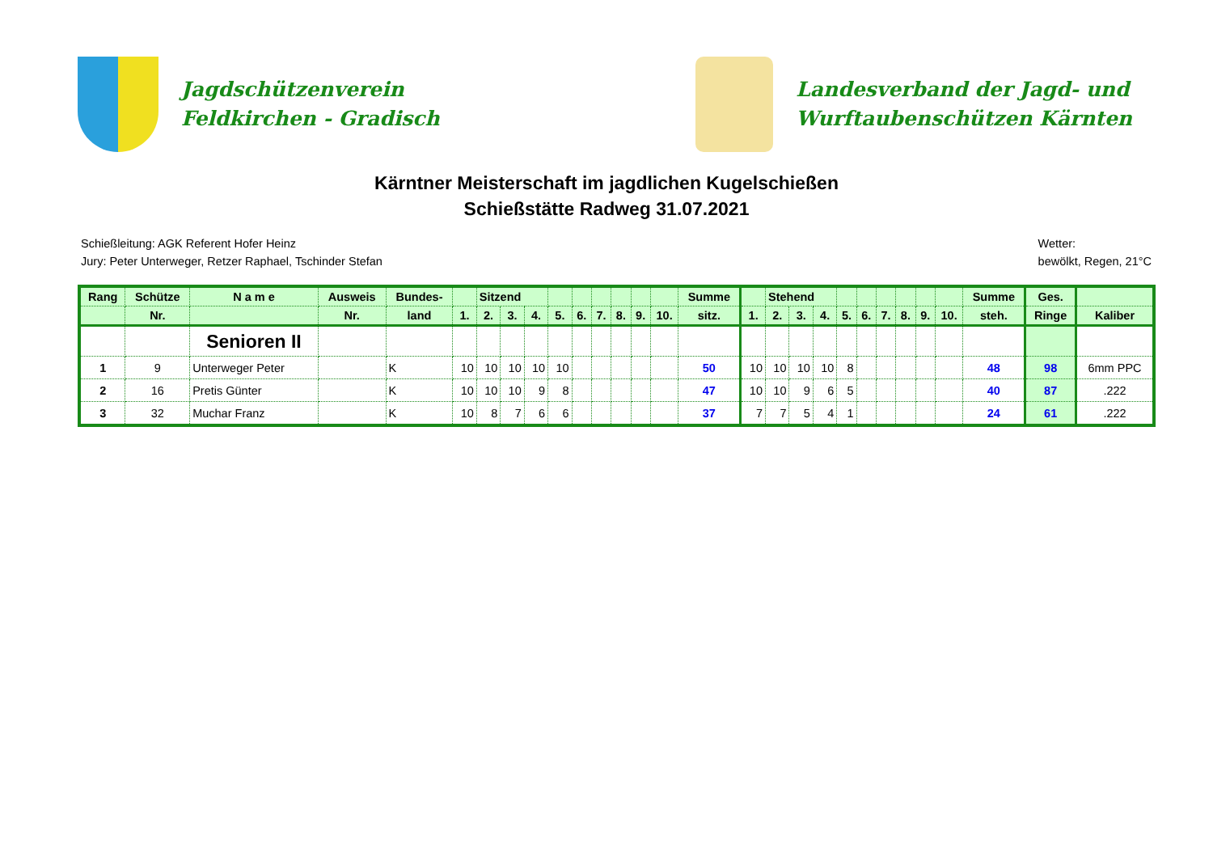Jagdschützenverein
Feldkirchen - Gradisch
Landesverband der Jagd- und
Wurftaubenschützen Kärnten
Kärntner Meisterschaft im jagdlichen Kugelschießen
Schießstätte Radweg 31.07.2021
Schießleitung: AGK Referent Hofer Heinz
Jury: Peter Unterweger, Retzer Raphael, Tschinder Stefan
Wetter:
bewölkt, Regen, 21°C
| Rang | Schütze | N a m e | Ausweis | Bundes- | | Sitzend | | | | | | | | | Summe | | Stehend | | | | | | | | | Summe | Ges. | |
| --- | --- | --- | --- | --- | --- | --- | --- | --- | --- | --- | --- | --- | --- | --- | --- | --- | --- | --- | --- | --- | --- | --- | --- | --- | --- | --- | --- | --- |
| | Nr. | | Nr. | land | 1. | 2. | 3. | 4. | 5. | 6. | 7. | 8. | 9. | 10. | sitz. | 1. | 2. | 3. | 4. | 5. | 6. | 7. | 8. | 9. | 10. | steh. | Ringe | Kaliber |
| | | Senioren II | | | | | | | | | | | | | | | | | | | | | | | | | | |
| 1 | 9 | Unterweger Peter | | K | 10 | 10 | 10 | 10 | 10 | | | | | | 50 | 10 | 10 | 10 | 10 | 8 | | | | | | 48 | 98 | 6mm PPC |
| 2 | 16 | Pretis Günter | | K | 10 | 10 | 10 | 9 | 8 | | | | | | 47 | 10 | 10 | 9 | 6 | 5 | | | | | | 40 | 87 | .222 |
| 3 | 32 | Muchar Franz | | K | 10 | 8 | 7 | 6 | 6 | | | | | | 37 | 7 | 7 | 5 | 4 | 1 | | | | | | 24 | 61 | .222 |